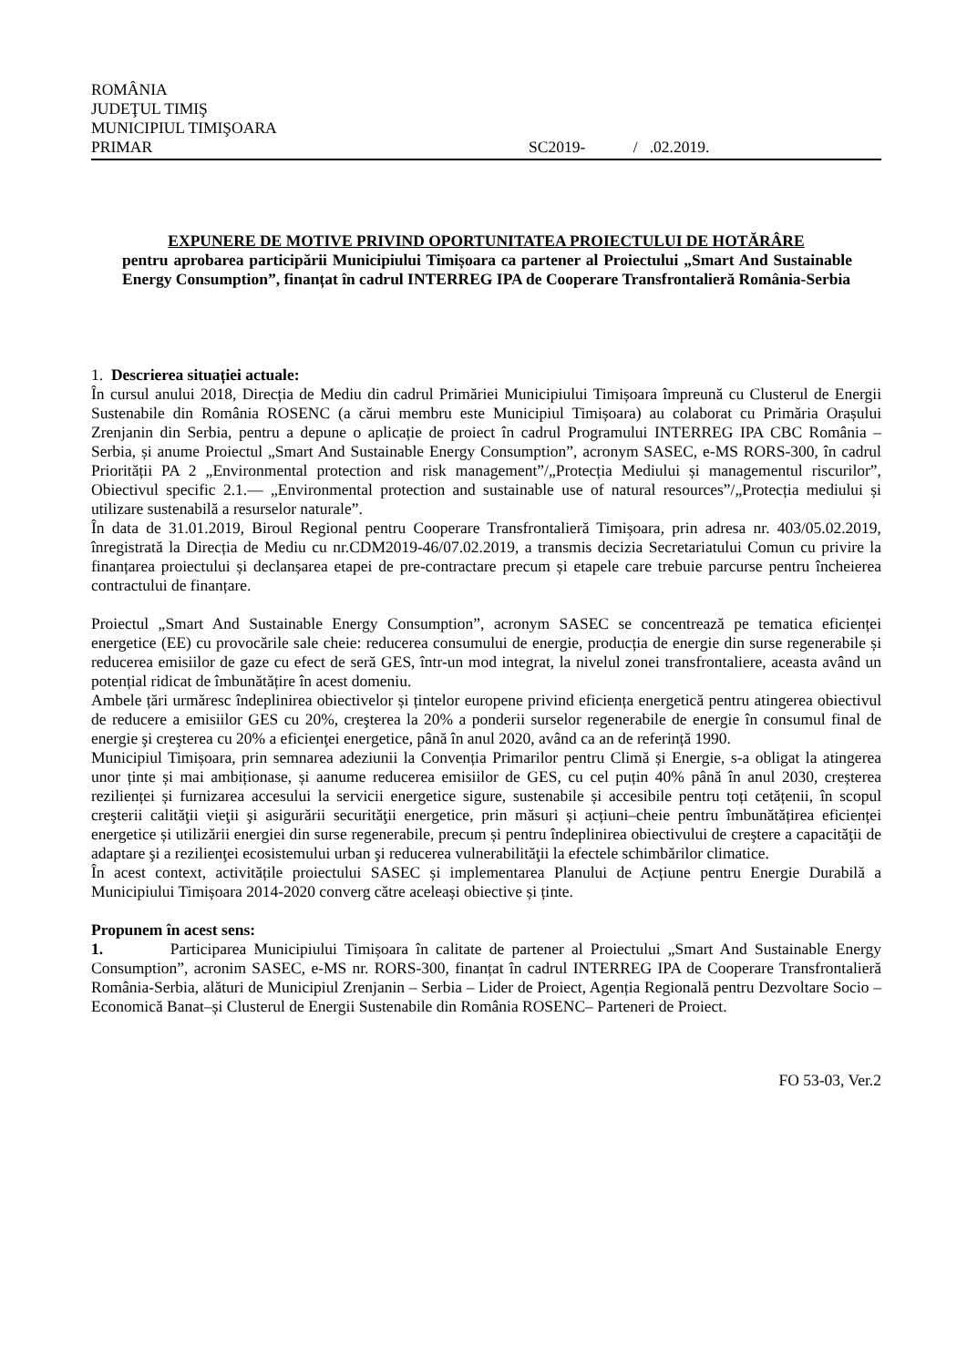ROMÂNIA
JUDEŢUL TIMIŞ
MUNICIPIUL TIMIŞOARA
PRIMAR SC2019- / .02.2019.
EXPUNERE DE MOTIVE PRIVIND OPORTUNITATEA PROIECTULUI DE HOTĂRÂRE
pentru aprobarea participării Municipiului Timișoara ca partener al Proiectului „Smart And Sustainable Energy Consumption”, finanțat în cadrul INTERREG IPA de Cooperare Transfrontalieră România-Serbia
1. Descrierea situației actuale:
În cursul anului 2018, Direcția de Mediu din cadrul Primăriei Municipiului Timișoara împreună cu Clusterul de Energii Sustenabile din România ROSENC (a cărui membru este Municipiul Timișoara) au colaborat cu Primăria Orașului Zrenjanin din Serbia, pentru a depune o aplicație de proiect în cadrul Programului INTERREG IPA CBC România – Serbia, și anume Proiectul „Smart And Sustainable Energy Consumption”, acronym SASEC, e-MS RORS-300, în cadrul Priorității PA 2 „Environmental protection and risk management”/„Protecția Mediului și managementul riscurilor”, Obiectivul specific 2.1.— „Environmental protection and sustainable use of natural resources”/„Protecția mediului și utilizare sustenabilă a resurselor naturale”.
În data de 31.01.2019, Biroul Regional pentru Cooperare Transfrontalieră Timișoara, prin adresa nr. 403/05.02.2019, înregistrată la Direcția de Mediu cu nr.CDM2019-46/07.02.2019, a transmis decizia Secretariatului Comun cu privire la finanțarea proiectului și declanșarea etapei de pre-contractare precum și etapele care trebuie parcurse pentru încheierea contractului de finanțare.
Proiectul „Smart And Sustainable Energy Consumption”, acronym SASEC se concentrează pe tematica eficienței energetice (EE) cu provocările sale cheie: reducerea consumului de energie, producția de energie din surse regenerabile și reducerea emisiilor de gaze cu efect de seră GES, într-un mod integrat, la nivelul zonei transfrontaliere, aceasta având un potențial ridicat de îmbunătățire în acest domeniu.
Ambele țări urmăresc îndeplinirea obiectivelor și țintelor europene privind eficiența energetică pentru atingerea obiectivul de reducere a emisiilor GES cu 20%, creşterea la 20% a ponderii surselor regenerabile de energie în consumul final de energie şi creşterea cu 20% a eficienţei energetice, până în anul 2020, având ca an de referință 1990.
Municipiul Timișoara, prin semnarea adeziunii la Convenția Primarilor pentru Climă și Energie, s-a obligat la atingerea unor ținte și mai ambiționase, și aanume reducerea emisiilor de GES, cu cel puțin 40% până în anul 2030, creșterea rezilienței și furnizarea accesului la servicii energetice sigure, sustenabile și accesibile pentru toți cetățenii, în scopul creşterii calităţii vieţii şi asigurării securităţii energetice, prin măsuri și acțiuni–cheie pentru îmbunătățirea eficienței energetice și utilizării energiei din surse regenerabile, precum și pentru îndeplinirea obiectivului de creştere a capacităţii de adaptare şi a rezilienţei ecosistemului urban şi reducerea vulnerabilităţii la efectele schimbărilor climatice.
În acest context, activitățile proiectului SASEC și implementarea Planului de Acțiune pentru Energie Durabilă a Municipiului Timișoara 2014-2020 converg către aceleași obiective și ținte.
Propunem în acest sens:
1. Participarea Municipiului Timișoara în calitate de partener al Proiectului „Smart And Sustainable Energy Consumption”, acronim SASEC, e-MS nr. RORS-300, finanțat în cadrul INTERREG IPA de Cooperare Transfrontalieră România-Serbia, alături de Municipiul Zrenjanin – Serbia – Lider de Proiect, Agenția Regională pentru Dezvoltare Socio – Economică Banat–și Clusterul de Energii Sustenabile din România ROSENC– Parteneri de Proiect.
FO 53-03, Ver.2